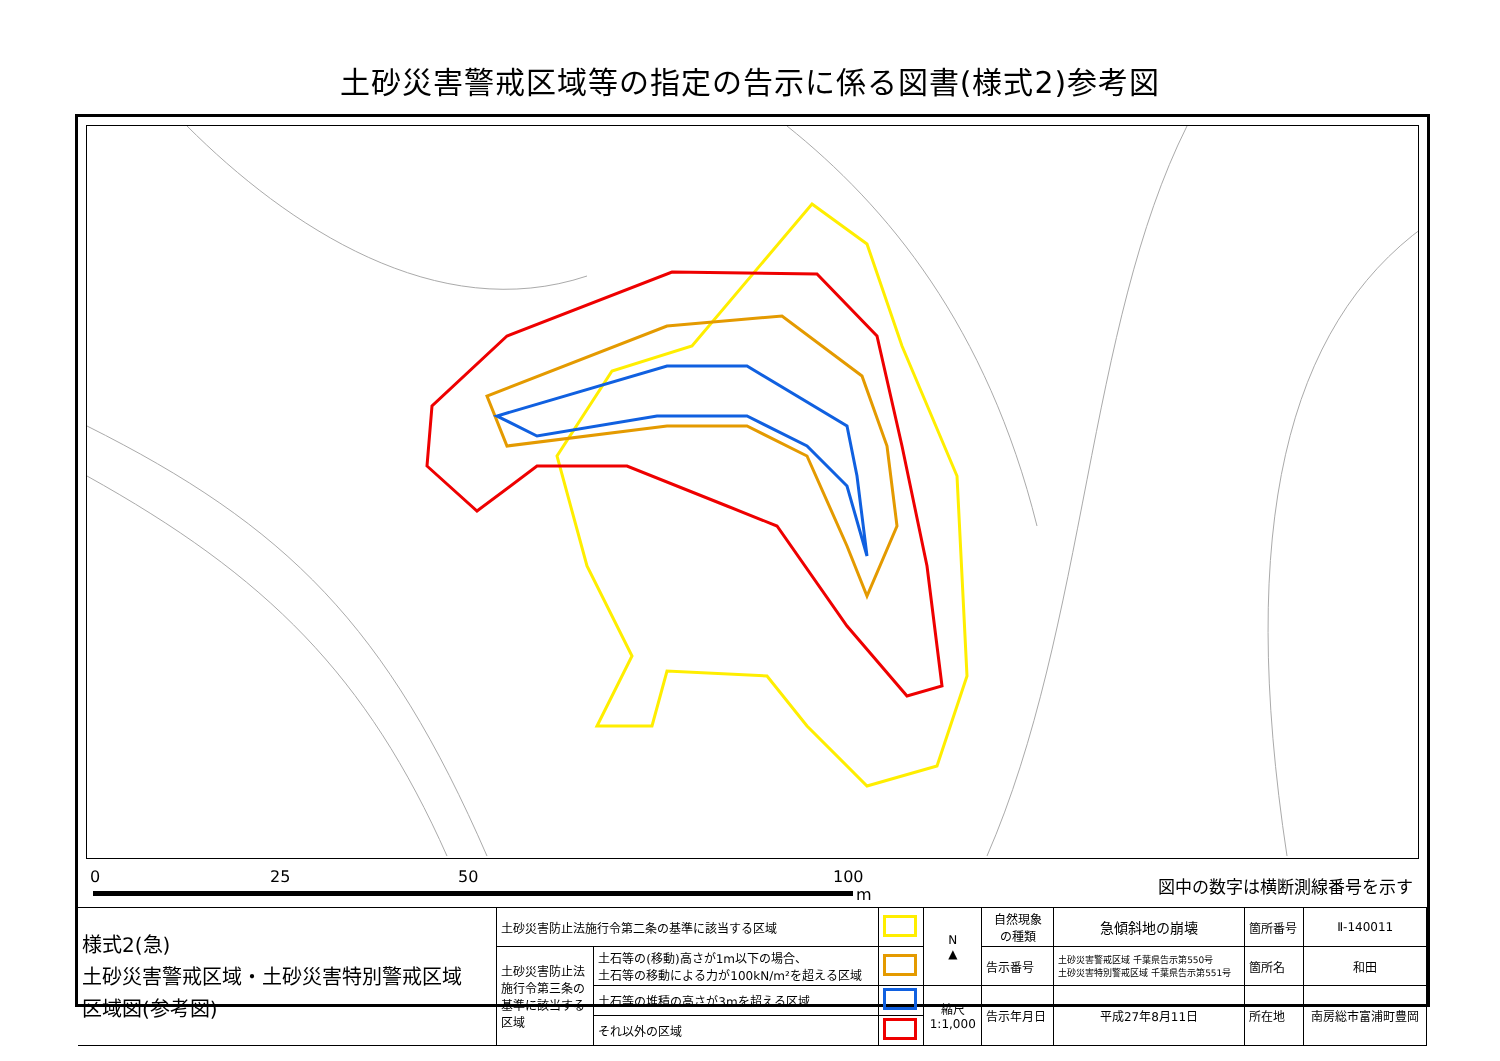土砂災害警戒区域等の指定の告示に係る図書(様式2)参考図
0 25 50 100
m
図中の数字は横断測線番号を示す
| 様式2(急) 土砂災害警戒区域・土砂災害特別警戒区域 区域図(参考図) | 土砂災害防止法施行令第二条の基準に該当する区域 | | | N ▲ | 自然現象 の種類 | 急傾斜地の崩壊 | 箇所番号 | Ⅱ-140011 |
| | 土砂災害防止法 施行令第三条の 基準に該当する 区域 | 土石等の(移動)高さが1m以下の場合、 土石等の移動による力が100kN/m²を超える区域 | | | 告示番号 | 土砂災害警戒区域 千葉県告示第550号 土砂災害特別警戒区域 千葉県告示第551号 | 箇所名 | 和田 |
| | | 土石等の堆積の高さが3mを超える区域 | | 縮尺 1:1,000 | 告示年月日 | 平成27年8月11日 | 所在地 | 南房総市富浦町豊岡 |
| | | それ以外の区域 | | | | | | |